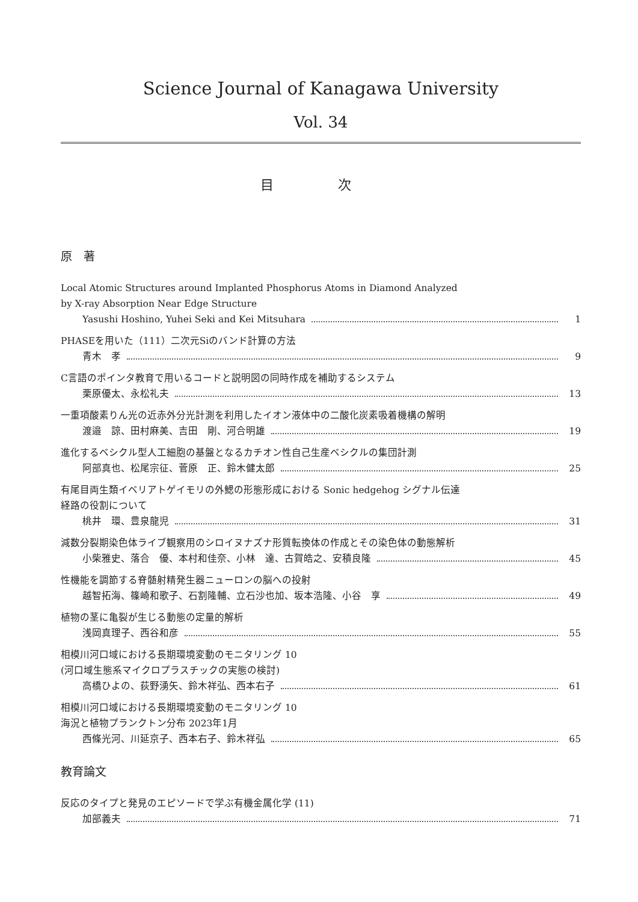Science Journal of Kanagawa University
Vol. 34
目 次
原　著
Local Atomic Structures around Implanted Phosphorus Atoms in Diamond Analyzed
by X-ray Absorption Near Edge Structure
Yasushi Hoshino, Yuhei Seki and Kei Mitsuhara 1
PHASEを用いた（111）二次元Siのバンド計算の方法
青木　孝 9
C言語のポインタ教育で用いるコードと説明図の同時作成を補助するシステム
栗原優太、永松礼夫 13
一重項酸素りん光の近赤外分光計測を利用したイオン液体中の二酸化炭素吸着機構の解明
渡邉　諒、田村麻美、吉田　剛、河合明雄 19
進化するベシクル型人工細胞の基盤となるカチオン性自己生産ベシクルの集団計測
阿部真也、松尾宗征、菅原　正、鈴木健太郎 25
有尾目両生類イベリアトゲイモリの外鰓の形態形成における Sonic hedgehog シグナル伝達
経路の役割について
桃井　環、豊泉龍児 31
減数分裂期染色体ライブ観察用のシロイヌナズナ形質転換体の作成とその染色体の動態解析
小柴雅史、落合　優、本村和佳奈、小林　達、古賀皓之、安積良隆 45
性機能を調節する脊髄射精発生器ニューロンの脳への投射
越智拓海、篠崎和歌子、石割隆輔、立石沙也加、坂本浩隆、小谷　享 49
植物の茎に亀裂が生じる動態の定量的解析
浅岡真理子、西谷和彦 55
相模川河口域における長期環境変動のモニタリング 10
(河口域生態系マイクロプラスチックの実態の検討)
高橋ひよの、荻野湧矢、鈴木祥弘、西本右子 61
相模川河口域における長期環境変動のモニタリング 10
海況と植物プランクトン分布 2023年1月
西條光河、川延京子、西本右子、鈴木祥弘 65
教育論文
反応のタイプと発見のエピソードで学ぶ有機金属化学 (11)
加部義夫 71